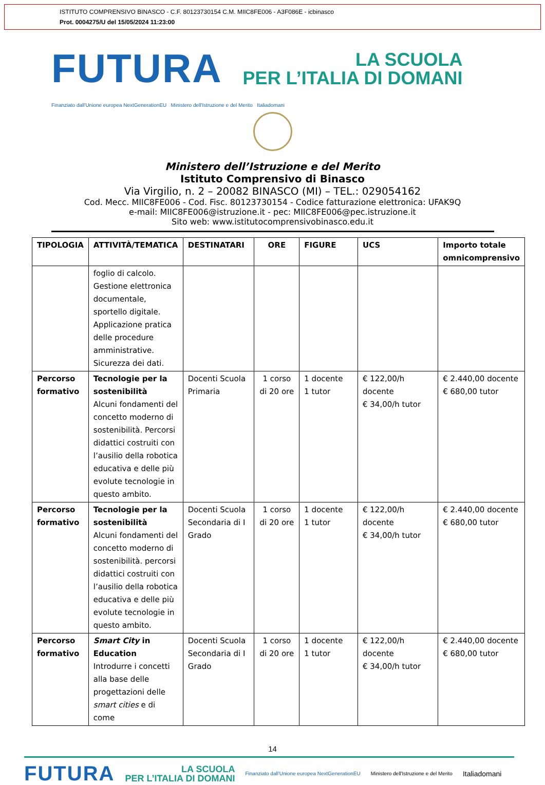ISTITUTO COMPRENSIVO BINASCO - C.F. 80123730154 C.M. MIIC8FE006 - A3F086E - icbinasco
Prot. 0004275/U del 15/05/2024 11:23:00
FUTURA
LA SCUOLA
PER L’ITALIA DI DOMANI
Finanziato dall'Unione europea NextGenerationEU Ministero dell'Istruzione e del Merito Italiadomani
Ministero dell’Istruzione e del Merito
Istituto Comprensivo di Binasco
Via Virgilio, n. 2 – 20082 BINASCO (MI) – TEL.: 029054162
Cod. Mecc. MIIC8FE006 - Cod. Fisc. 80123730154 - Codice fatturazione elettronica: UFAK9Q
e-mail: MIIC8FE006@istruzione.it - pec: MIIC8FE006@pec.istruzione.it
Sito web: www.istitutocomprensivobinasco.edu.it
| TIPOLOGIA | ATTIVITÀ/TEMATICA | DESTINATARI | ORE | FIGURE | UCS | Importo totale omnicomprensivo |
| --- | --- | --- | --- | --- | --- | --- |
| | foglio di calcolo. Gestione elettronica documentale, sportello digitale. Applicazione pratica delle procedure amministrative. Sicurezza dei dati. | | | | | |
| Percorso formativo | Tecnologie per la sostenibilità Alcuni fondamenti del concetto moderno di sostenibilità. Percorsi didattici costruiti con l’ausilio della robotica educativa e delle più evolute tecnologie in questo ambito. | Docenti Scuola Primaria | 1 corso di 20 ore | 1 docente 1 tutor | € 122,00/h docente € 34,00/h tutor | € 2.440,00 docente € 680,00 tutor |
| Percorso formativo | Tecnologie per la sostenibilità Alcuni fondamenti del concetto moderno di sostenibilità. percorsi didattici costruiti con l’ausilio della robotica educativa e delle più evolute tecnologie in questo ambito. | Docenti Scuola Secondaria di I Grado | 1 corso di 20 ore | 1 docente 1 tutor | € 122,00/h docente € 34,00/h tutor | € 2.440,00 docente € 680,00 tutor |
| Percorso formativo | Smart City in Education Introdurre i concetti alla base delle progettazioni delle smart cities e di come | Docenti Scuola Secondaria di I Grado | 1 corso di 20 ore | 1 docente 1 tutor | € 122,00/h docente € 34,00/h tutor | € 2.440,00 docente € 680,00 tutor |
14
FUTURA
LA SCUOLA
PER L’ITALIA DI DOMANI
Finanziato dall'Unione europea NextGenerationEU Ministero dell'Istruzione e del Merito Italiadomani